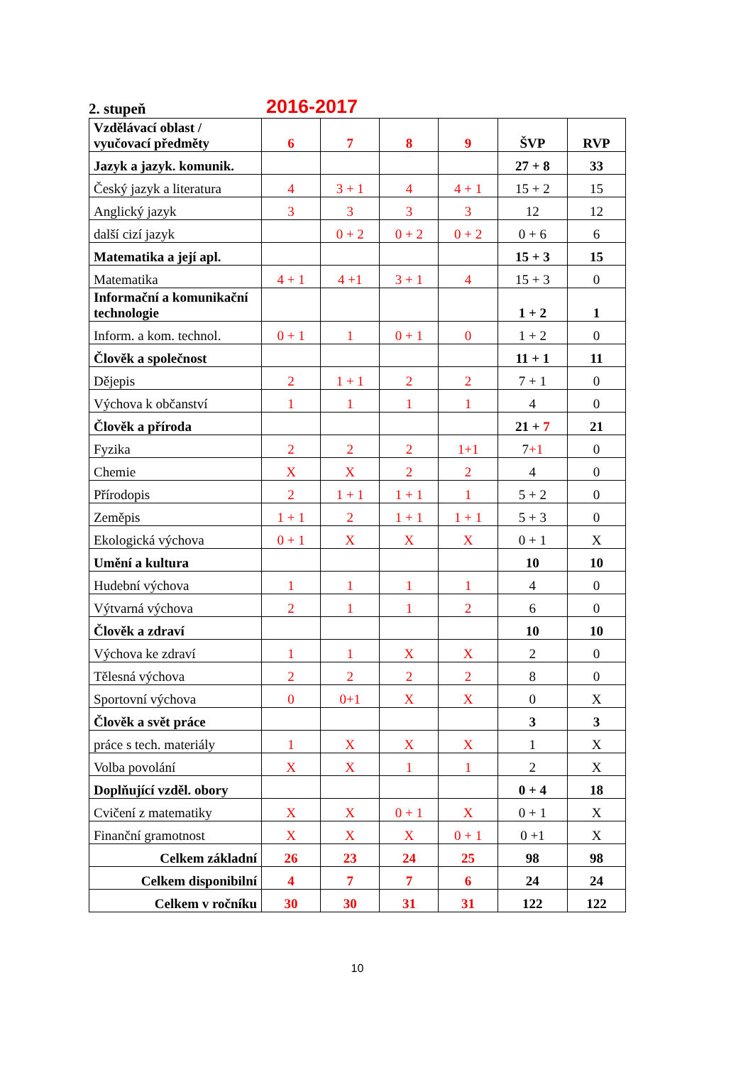2. stupeň 2016-2017
| Vzdělávací oblast / vyučovací předměty | 6 | 7 | 8 | 9 | ŠVP | RVP |
| Jazyk a jazyk. komunik. | | | | | 27 + 8 | 33 |
| Český jazyk a literatura | 4 | 3 + 1 | 4 | 4 + 1 | 15 + 2 | 15 |
| Anglický jazyk | 3 | 3 | 3 | 3 | 12 | 12 |
| další cizí jazyk | | 0 + 2 | 0 + 2 | 0 + 2 | 0 + 6 | 6 |
| Matematika a její apl. | | | | | 15 + 3 | 15 |
| Matematika | 4 + 1 | 4 +1 | 3 + 1 | 4 | 15 + 3 | 0 |
| Informační a komunikační technologie | | | | | 1 + 2 | 1 |
| Inform. a kom. technol. | 0 + 1 | 1 | 0 + 1 | 0 | 1 + 2 | 0 |
| Člověk a společnost | | | | | 11 + 1 | 11 |
| Dějepis | 2 | 1 + 1 | 2 | 2 | 7 + 1 | 0 |
| Výchova k občanství | 1 | 1 | 1 | 1 | 4 | 0 |
| Člověk a příroda | | | | | 21 + 7 | 21 |
| Fyzika | 2 | 2 | 2 | 1+1 | 7 +1 | 0 |
| Chemie | X | X | 2 | 2 | 4 | 0 |
| Přírodopis | 2 | 1 + 1 | 1 + 1 | 1 | 5 + 2 | 0 |
| Zeměpis | 1 + 1 | 2 | 1 + 1 | 1 + 1 | 5 + 3 | 0 |
| Ekologická výchova | 0 + 1 | X | X | X | 0 + 1 | X |
| Umění a kultura | | | | | 10 | 10 |
| Hudební výchova | 1 | 1 | 1 | 1 | 4 | 0 |
| Výtvarná výchova | 2 | 1 | 1 | 2 | 6 | 0 |
| Člověk a zdraví | | | | | 10 | 10 |
| Výchova ke zdraví | 1 | 1 | X | X | 2 | 0 |
| Tělesná výchova | 2 | 2 | 2 | 2 | 8 | 0 |
| Sportovní výchova | 0 | 0+1 | X | X | 0 | X |
| Člověk a svět práce | | | | | 3 | 3 |
| práce s tech. materiály | 1 | X | X | X | 1 | X |
| Volba povolání | X | X | 1 | 1 | 2 | X |
| Doplňující vzděl. obory | | | | | 0 + 4 | 18 |
| Cvičení z matematiky | X | X | 0 + 1 | X | 0 + 1 | X |
| Finanční gramotnost | X | X | X | 0 + 1 | 0 +1 | X |
| Celkem základní | 26 | 23 | 24 | 25 | 98 | 98 |
| Celkem disponibilní | 4 | 7 | 7 | 6 | 24 | 24 |
| Celkem v ročníku | 30 | 30 | 31 | 31 | 122 | 122 |
10